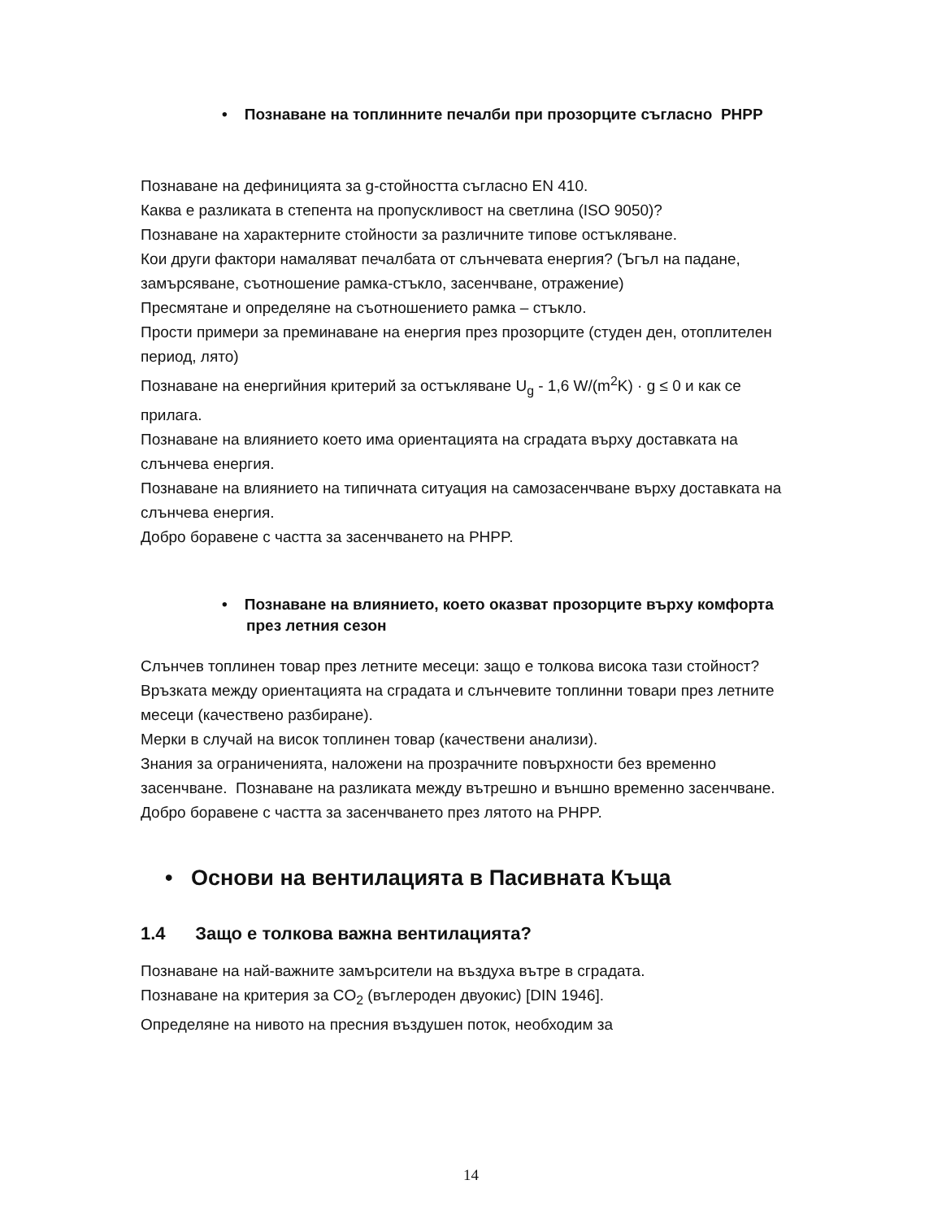• Познаване на топлинните печалби при прозорците съгласно PHPP
Познаване на дефиницията за g-стойността съгласно EN 410.
Каква е разликата в степента на пропускливост на светлина (ISO 9050)?
Познаване на характерните стойности за различните типове остъкляване.
Кои други фактори намаляват печалбата от слънчевата енергия? (Ъгъл на падане, замърсяване, съотношение рамка-стъкло, засенчване, отражение)
Пресмятане и определяне на съотношението рамка – стъкло.
Прости примери за преминаване на енергия през прозорците (студен ден, отоплителен период, лято)
Познаване на енергийния критерий за остъкляване U<sub>g</sub> - 1,6 W/(m<sup>2</sup>K) · g ≤ 0 и как се прилага.
Познаване на влиянието което има ориентацията на сградата върху доставката на слънчева енергия.
Познаване на влиянието на типичната ситуация на самозасенчване върху доставката на слънчева енергия.
Добро боравене с частта за засенчването на PHPP.
• Познаване на влиянието, което оказват прозорците върху комфорта през летния сезон
Слънчев топлинен товар през летните месеци: защо е толкова висока тази стойност?
Връзката между ориентацията на сградата и слънчевите топлинни товари през летните месеци (качествено разбиране).
Мерки в случай на висок топлинен товар (качествени анализи).
Знания за ограниченията, наложени на прозрачните повърхности без временно засенчване. Познаване на разликата между вътрешно и външно временно засенчване.
Добро боравене с частта за засенчването през лятото на PHPP.
• Основи на вентилацията в Пасивната Къща
1.4 Защо е толкова важна вентилацията?
Познаване на най-важните замърсители на въздуха вътре в сградата.
Познаване на критерия за CO<sub>2</sub> (въглероден двуокис) [DIN 1946].
Определяне на нивото на пресния въздушен поток, необходим за
14